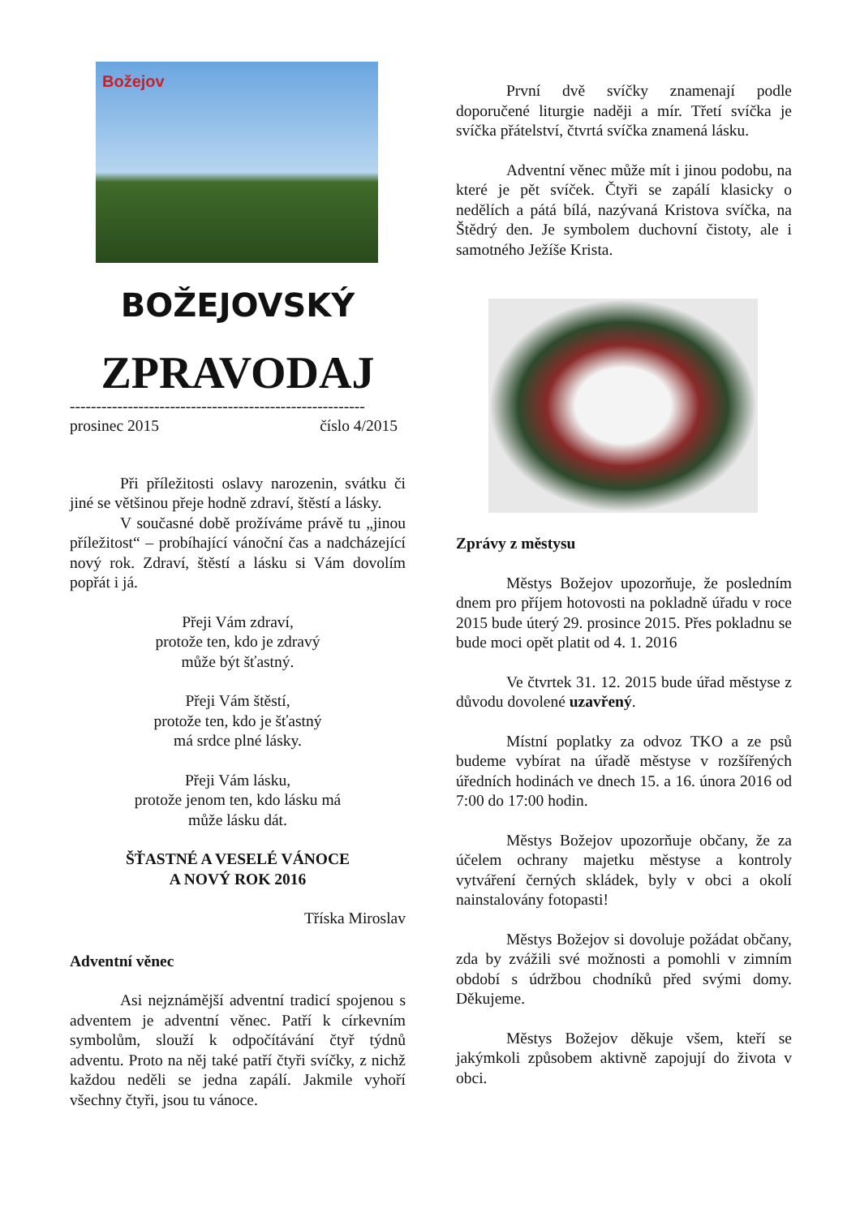Božejov
BOŽEJOVSKÝ
ZPRAVODAJ
--------------------------------------------------------
prosinec 2015 číslo 4/2015
Při příležitosti oslavy narozenin, svátku či jiné se většinou přeje hodně zdraví, štěstí a lásky.
V současné době prožíváme právě tu „jinou příležitost“ – probíhající vánoční čas a nadcházející nový rok. Zdraví, štěstí a lásku si Vám dovolím popřát i já.
Přeji Vám zdraví,
protože ten, kdo je zdravý
může být šťastný.
Přeji Vám štěstí,
protože ten, kdo je šťastný
má srdce plné lásky.
Přeji Vám lásku,
protože jenom ten, kdo lásku má
může lásku dát.
ŠŤASTNÉ A VESELÉ VÁNOCE
A NOVÝ ROK 2016
Tříska Miroslav
Adventní věnec
Asi nejznámější adventní tradicí spojenou s adventem je adventní věnec. Patří k církevním symbolům, slouží k odpočítávání čtyř týdnů adventu. Proto na něj také patří čtyři svíčky, z nichž každou neděli se jedna zapálí. Jakmile vyhoří všechny čtyři, jsou tu vánoce.
První dvě svíčky znamenají podle doporučené liturgie naději a mír. Třetí svíčka je svíčka přátelství, čtvrtá svíčka znamená lásku.
Adventní věnec může mít i jinou podobu, na které je pět svíček. Čtyři se zapálí klasicky o nedělích a pátá bílá, nazývaná Kristova svíčka, na Štědrý den. Je symbolem duchovní čistoty, ale i samotného Ježíše Krista.
Zprávy z městysu
Městys Božejov upozorňuje, že posledním dnem pro příjem hotovosti na pokladně úřadu v roce 2015 bude úterý 29. prosince 2015. Přes pokladnu se bude moci opět platit od 4. 1. 2016
Ve čtvrtek 31. 12. 2015 bude úřad městyse z důvodu dovolené uzavřený.
Místní poplatky za odvoz TKO a ze psů budeme vybírat na úřadě městyse v rozšířených úředních hodinách ve dnech 15. a 16. února 2016 od 7:00 do 17:00 hodin.
Městys Božejov upozorňuje občany, že za účelem ochrany majetku městyse a kontroly vytváření černých skládek, byly v obci a okolí nainstalovány fotopasti!
Městys Božejov si dovoluje požádat občany, zda by zvážili své možnosti a pomohli v zimním období s údržbou chodníků před svými domy. Děkujeme.
Městys Božejov děkuje všem, kteří se jakýmkoli způsobem aktivně zapojují do života v obci.